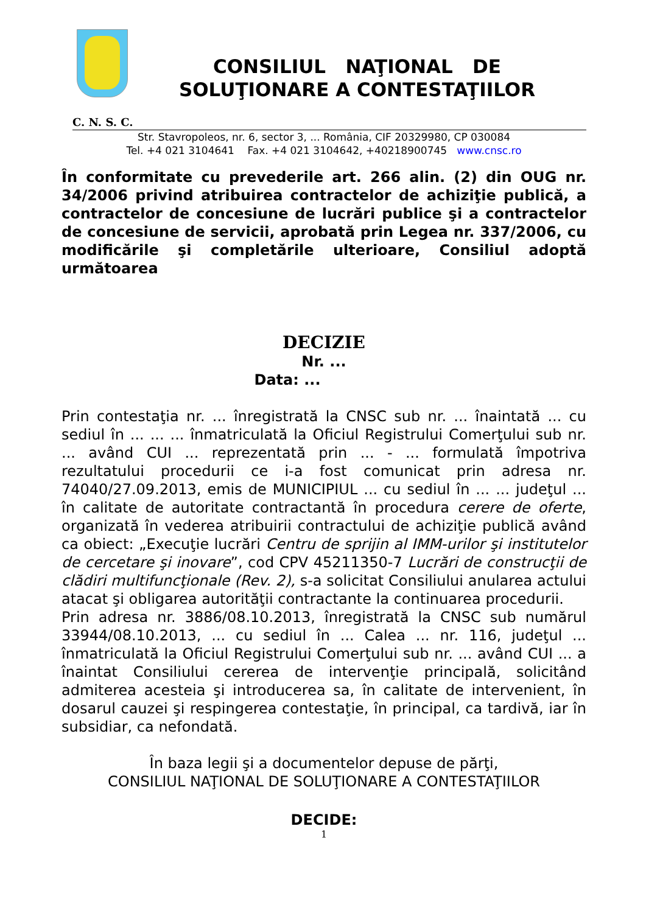CONSILIUL NAŢIONAL DE
SOLUŢIONARE A CONTESTAŢIILOR
C. N. S. C.
Str. Stavropoleos, nr. 6, sector 3, ... România, CIF 20329980, CP 030084
Tel. +4 021 3104641 Fax. +4 021 3104642, +40218900745 www.cnsc.ro
În conformitate cu prevederile art. 266 alin. (2) din OUG nr. 34/2006 privind atribuirea contractelor de achiziţie publică, a contractelor de concesiune de lucrări publice şi a contractelor de concesiune de servicii, aprobată prin Legea nr. 337/2006, cu modificările şi completările ulterioare, Consiliul adoptă următoarea
DECIZIE
Nr. ...
Data: ...
Prin contestaţia nr. ... înregistrată la CNSC sub nr. ... înaintată ... cu sediul în ... ... ... înmatriculată la Oficiul Registrului Comerţului sub nr. ... având CUI ... reprezentată prin ... - ... formulată împotriva rezultatului procedurii ce i-a fost comunicat prin adresa nr. 74040/27.09.2013, emis de MUNICIPIUL ... cu sediul în ... ... judeţul ... în calitate de autoritate contractantă în procedura cerere de oferte, organizată în vederea atribuirii contractului de achiziţie publică având ca obiect: „Execuţie lucrări Centru de sprijin al IMM-urilor şi institutelor de cercetare şi inovare”, cod CPV 45211350-7 Lucrări de construcţii de clădiri multifuncţionale (Rev. 2), s-a solicitat Consiliului anularea actului atacat şi obligarea autorităţii contractante la continuarea procedurii.
Prin adresa nr. 3886/08.10.2013, înregistrată la CNSC sub numărul 33944/08.10.2013, ... cu sediul în ... Calea ... nr. 116, judeţul ... înmatriculată la Oficiul Registrului Comerţului sub nr. ... având CUI ... a înaintat Consiliului cererea de intervenţie principală, solicitând admiterea acesteia şi introducerea sa, în calitate de intervenient, în dosarul cauzei şi respingerea contestaţie, în principal, ca tardivă, iar în subsidiar, ca nefondată.
În baza legii şi a documentelor depuse de părţi,
CONSILIUL NAŢIONAL DE SOLUŢIONARE A CONTESTAŢIILOR
DECIDE:
1